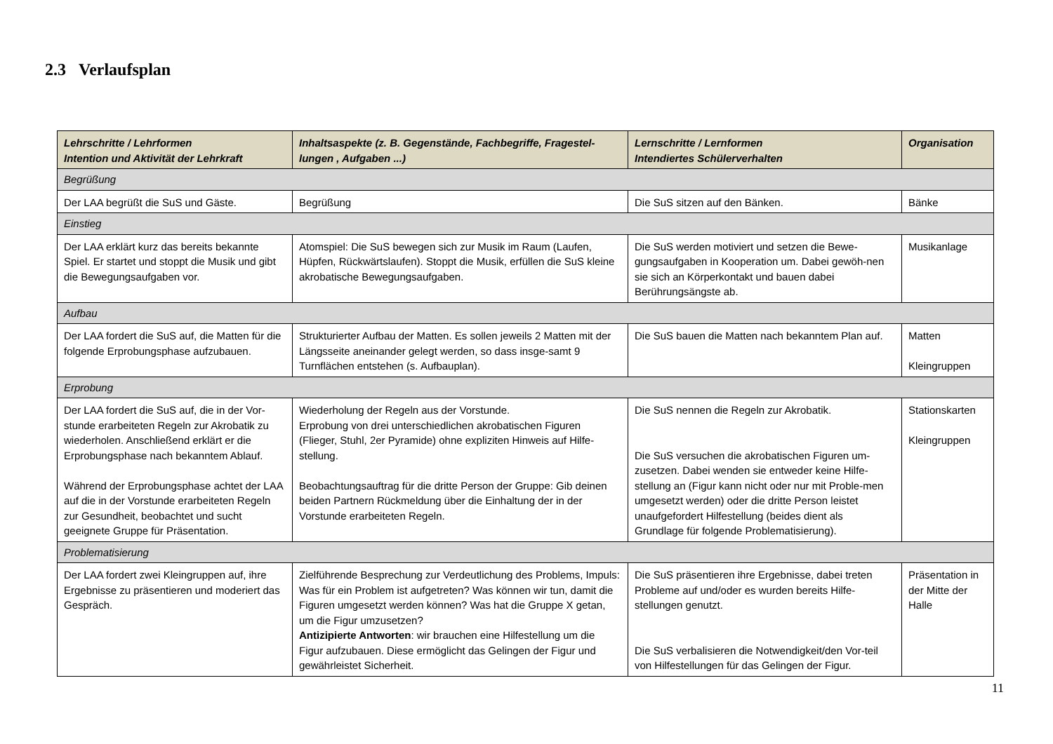2.3 Verlaufsplan
| Lehrschritte / Lehrformen Intention und Aktivität der Lehrkraft | Inhaltsaspekte (z. B. Gegenstände, Fachbegriffe, Fragestel-lungen , Aufgaben ...) | Lernschritte / Lernformen Intendiertes Schülerverhalten | Organisation |
| --- | --- | --- | --- |
| Begrüßung | | | |
| Der LAA begrüßt die SuS und Gäste. | Begrüßung | Die SuS sitzen auf den Bänken. | Bänke |
| Einstieg | | | |
| Der LAA erklärt kurz das bereits bekannte Spiel. Er startet und stoppt die Musik und gibt die Bewegungsaufgaben vor. | Atomspiel: Die SuS bewegen sich zur Musik im Raum (Laufen, Hüpfen, Rückwärtslaufen). Stoppt die Musik, erfüllen die SuS kleine akrobatische Bewegungsaufgaben. | Die SuS werden motiviert und setzen die Bewe-gungsaufgaben in Kooperation um. Dabei gewöh-nen sie sich an Körperkontakt und bauen dabei Berührungsängste ab. | Musikanlage |
| Aufbau | | | |
| Der LAA fordert die SuS auf, die Matten für die folgende Erprobungsphase aufzubauen. | Strukturierter Aufbau der Matten. Es sollen jeweils 2 Matten mit der Längsseite aneinander gelegt werden, so dass insge-samt 9 Turnflächen entstehen (s. Aufbauplan). | Die SuS bauen die Matten nach bekanntem Plan auf. | Matten Kleingruppen |
| Erprobung | | | |
| Der LAA fordert die SuS auf, die in der Vor-stunde erarbeiteten Regeln zur Akrobatik zu wiederholen. Anschließend erklärt er die Erprobungsphase nach bekanntem Ablauf. Während der Erprobungsphase achtet der LAA auf die in der Vorstunde erarbeiteten Regeln zur Gesundheit, beobachtet und sucht geeignete Gruppe für Präsentation. | Wiederholung der Regeln aus der Vorstunde. Erprobung von drei unterschiedlichen akrobatischen Figuren (Flieger, Stuhl, 2er Pyramide) ohne expliziten Hinweis auf Hilfe-stellung. Beobachtungsauftrag für die dritte Person der Gruppe: Gib deinen beiden Partnern Rückmeldung über die Einhaltung der in der Vorstunde erarbeiteten Regeln. | Die SuS nennen die Regeln zur Akrobatik. Die SuS versuchen die akrobatischen Figuren um-zusetzen. Dabei wenden sie entweder keine Hilfe-stellung an (Figur kann nicht oder nur mit Proble-men umgesetzt werden) oder die dritte Person leistet unaufgefordert Hilfestellung (beides dient als Grundlage für folgende Problematisierung). | Stationskarten Kleingruppen |
| Problematisierung | | | |
| Der LAA fordert zwei Kleingruppen auf, ihre Ergebnisse zu präsentieren und moderiert das Gespräch. | Zielführende Besprechung zur Verdeutlichung des Problems, Impuls: Was für ein Problem ist aufgetreten? Was können wir tun, damit die Figuren umgesetzt werden können? Was hat die Gruppe X getan, um die Figur umzusetzen? Antizipierte Antworten : wir brauchen eine Hilfestellung um die Figur aufzubauen. Diese ermöglicht das Gelingen der Figur und gewährleistet Sicherheit. | Die SuS präsentieren ihre Ergebnisse, dabei treten Probleme auf und/oder es wurden bereits Hilfe-stellungen genutzt. Die SuS verbalisieren die Notwendigkeit/den Vor-teil von Hilfestellungen für das Gelingen der Figur. | Präsentation in der Mitte der Halle |
11